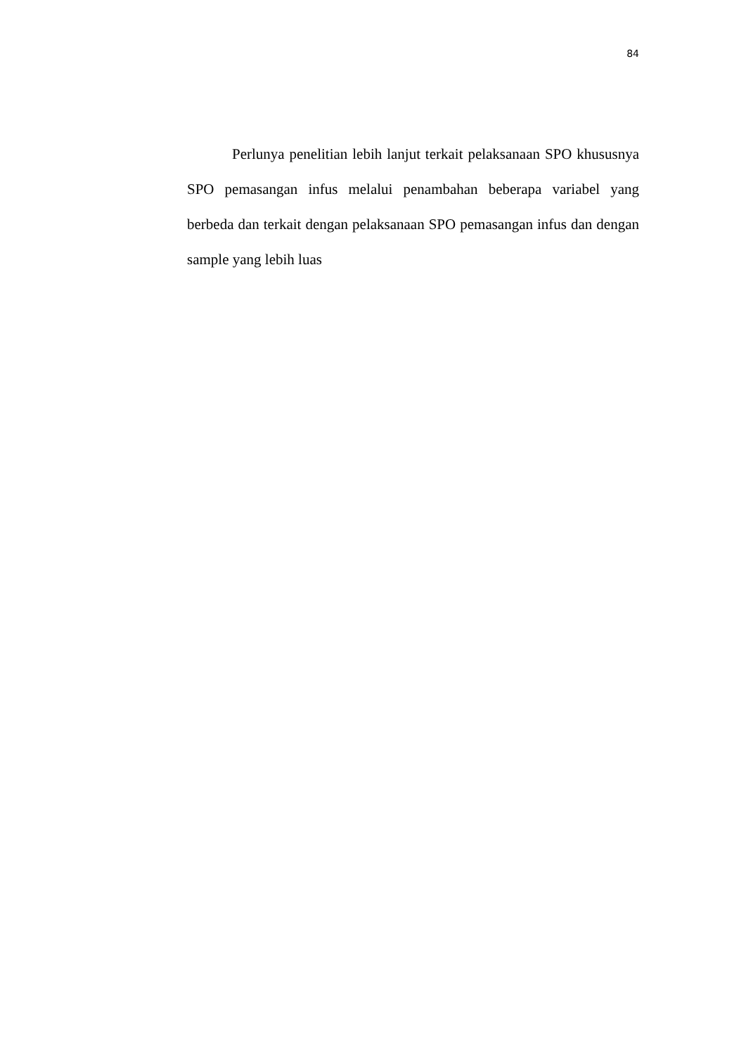84
Perlunya penelitian lebih lanjut terkait pelaksanaan SPO khususnya SPO pemasangan infus melalui penambahan beberapa variabel yang berbeda dan terkait dengan pelaksanaan SPO pemasangan infus dan dengan sample yang lebih luas